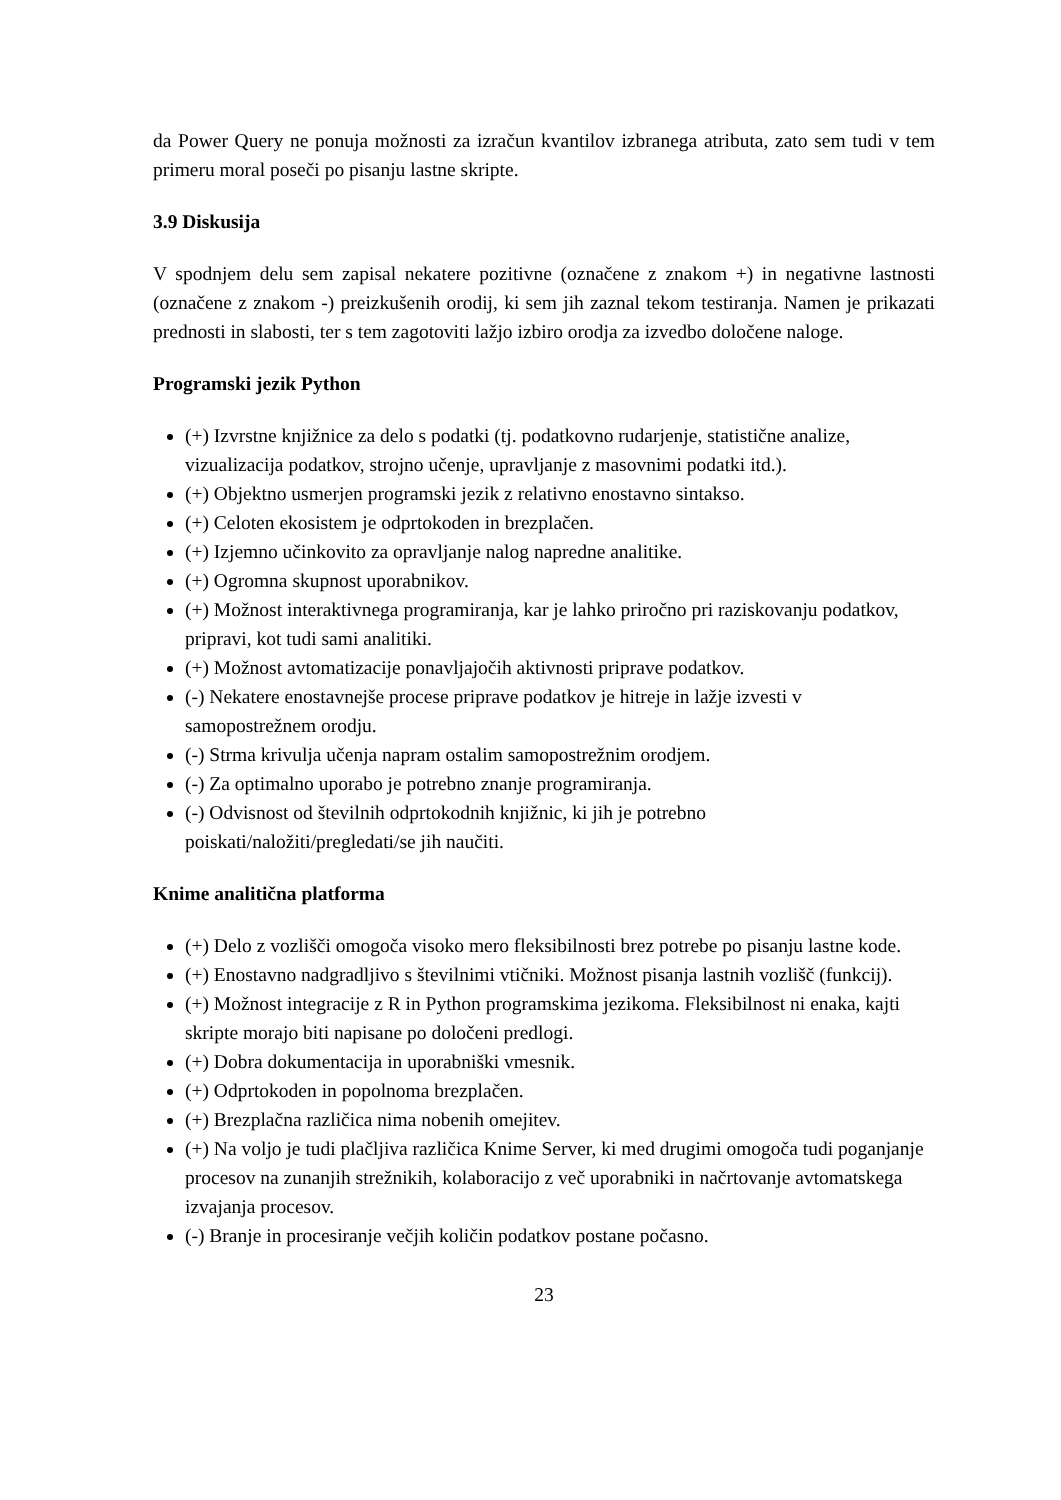da Power Query ne ponuja možnosti za izračun kvantilov izbranega atributa, zato sem tudi v tem primeru moral poseči po pisanju lastne skripte.
3.9 Diskusija
V spodnjem delu sem zapisal nekatere pozitivne (označene z znakom +) in negativne lastnosti (označene z znakom -) preizkušenih orodij, ki sem jih zaznal tekom testiranja. Namen je prikazati prednosti in slabosti, ter s tem zagotoviti lažjo izbiro orodja za izvedbo določene naloge.
Programski jezik Python
(+) Izvrstne knjižnice za delo s podatki (tj. podatkovno rudarjenje, statistične analize, vizualizacija podatkov, strojno učenje, upravljanje z masovnimi podatki itd.).
(+) Objektno usmerjen programski jezik z relativno enostavno sintakso.
(+) Celoten ekosistem je odprtokoden in brezplačen.
(+) Izjemno učinkovito za opravljanje nalog napredne analitike.
(+) Ogromna skupnost uporabnikov.
(+) Možnost interaktivnega programiranja, kar je lahko priročno pri raziskovanju podatkov, pripravi, kot tudi sami analitiki.
(+) Možnost avtomatizacije ponavljajočih aktivnosti priprave podatkov.
(-) Nekatere enostavnejše procese priprave podatkov je hitreje in lažje izvesti v samopostrežnem orodju.
(-) Strma krivulja učenja napram ostalim samopostrežnim orodjem.
(-) Za optimalno uporabo je potrebno znanje programiranja.
(-) Odvisnost od številnih odprtokodnih knjižnic, ki jih je potrebno poiskati/naložiti/pregledati/se jih naučiti.
Knime analitična platforma
(+) Delo z vozlišči omogoča visoko mero fleksibilnosti brez potrebe po pisanju lastne kode.
(+) Enostavno nadgradljivo s številnimi vtičniki. Možnost pisanja lastnih vozlišč (funkcij).
(+) Možnost integracije z R in Python programskima jezikoma. Fleksibilnost ni enaka, kajti skripte morajo biti napisane po določeni predlogi.
(+) Dobra dokumentacija in uporabniški vmesnik.
(+) Odprtokoden in popolnoma brezplačen.
(+) Brezplačna različica nima nobenih omejitev.
(+) Na voljo je tudi plačljiva različica Knime Server, ki med drugimi omogoča tudi poganjanje procesov na zunanjih strežnikih, kolaboracijo z več uporabniki in načrtovanje avtomatskega izvajanja procesov.
(-) Branje in procesiranje večjih količin podatkov postane počasno.
23